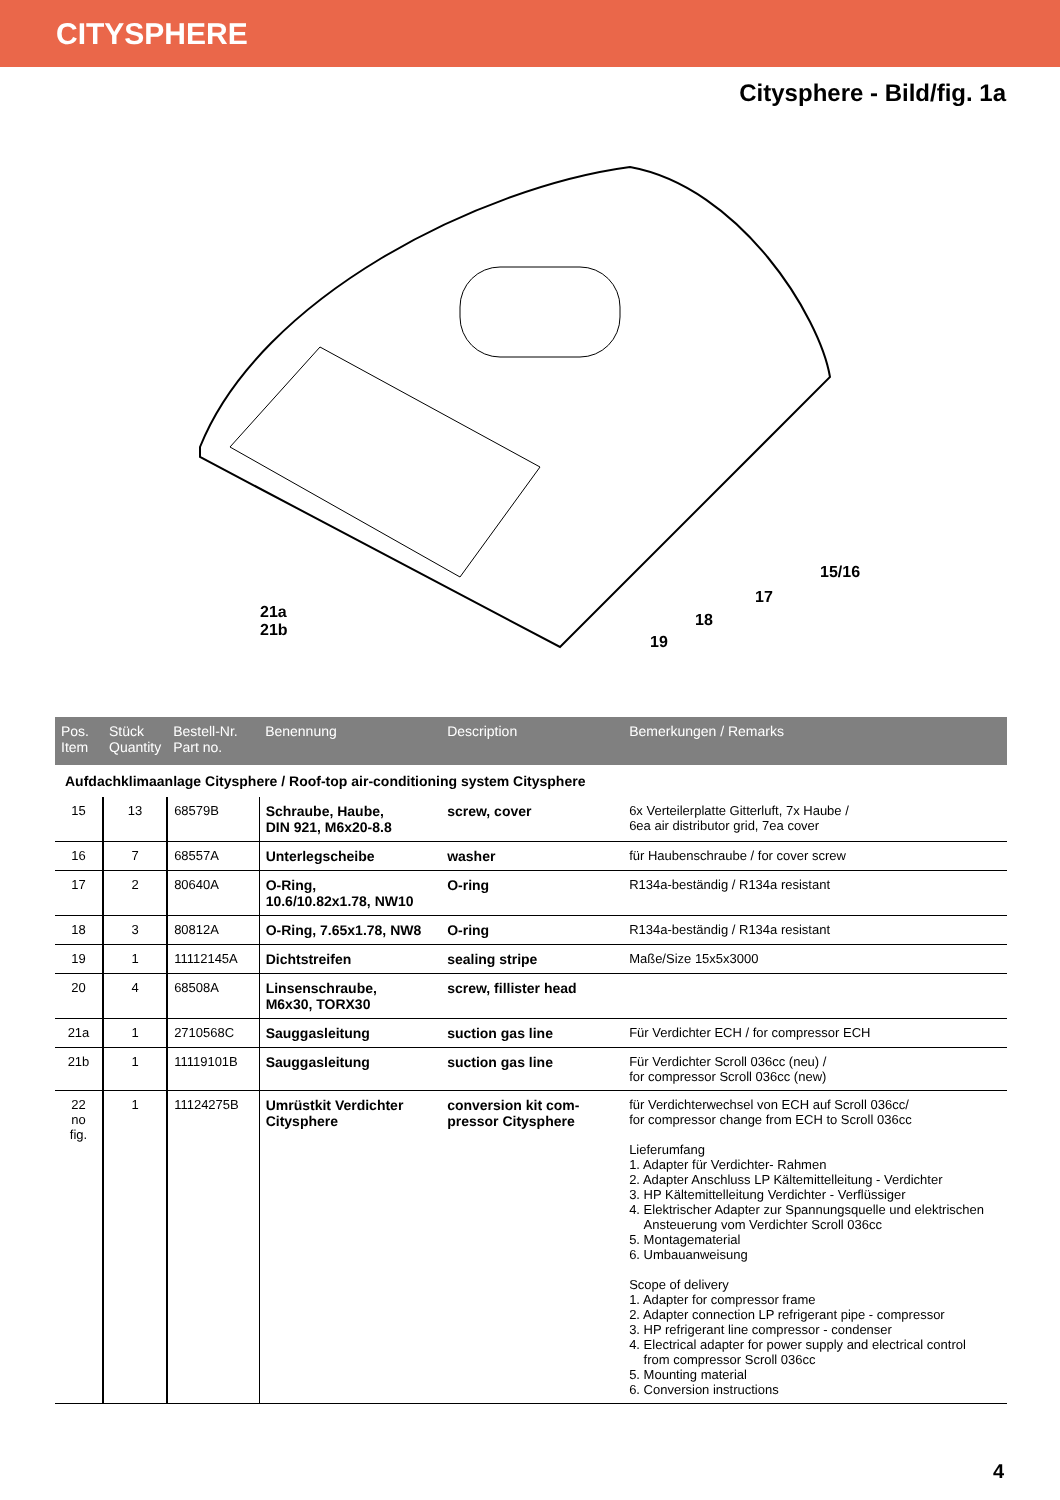CITYSPHERE
Citysphere - Bild/fig. 1a
21a
21b
15/16
17
18
19
| Pos. Item | Stück Quantity | Bestell-Nr. Part no. | Benennung | Description | Bemerkungen / Remarks |
| --- | --- | --- | --- | --- | --- |
| Aufdachklimaanlage Citysphere / Roof-top air-conditioning system Citysphere | | | | | |
| 15 | 13 | 68579B | Schraube, Haube, DIN 921, M6x20-8.8 | screw, cover | 6x Verteilerplatte Gitterluft, 7x Haube / 6ea air distributor grid, 7ea cover |
| 16 | 7 | 68557A | Unterlegscheibe | washer | für Haubenschraube / for cover screw |
| 17 | 2 | 80640A | O-Ring, 10.6/10.82x1.78, NW10 | O-ring | R134a-beständig / R134a resistant |
| 18 | 3 | 80812A | O-Ring, 7.65x1.78, NW8 | O-ring | R134a-beständig / R134a resistant |
| 19 | 1 | 11112145A | Dichtstreifen | sealing stripe | Maße/Size 15x5x3000 |
| 20 | 4 | 68508A | Linsenschraube, M6x30, TORX30 | screw, fillister head | |
| 21a | 1 | 2710568C | Sauggasleitung | suction gas line | Für Verdichter ECH / for compressor ECH |
| 21b | 1 | 11119101B | Sauggasleitung | suction gas line | Für Verdichter Scroll 036cc (neu) / for compressor Scroll 036cc (new) |
| 22 no fig. | 1 | 11124275B | Umrüstkit Verdichter Citysphere | conversion kit com- pressor Citysphere | für Verdichterwechsel von ECH auf Scroll 036cc/ for compressor change from ECH to Scroll 036cc Lieferumfang 1. Adapter für Verdichter- Rahmen 2. Adapter Anschluss LP Kältemittelleitung - Verdichter 3. HP Kältemittelleitung Verdichter - Verflüssiger 4. Elektrischer Adapter zur Spannungsquelle und elektrischen Ansteuerung vom Verdichter Scroll 036cc 5. Montagematerial 6. Umbauanweisung Scope of delivery 1. Adapter for compressor frame 2. Adapter connection LP refrigerant pipe - compressor 3. HP refrigerant line compressor - condenser 4. Electrical adapter for power supply and electrical control from compressor Scroll 036cc 5. Mounting material 6. Conversion instructions |
4